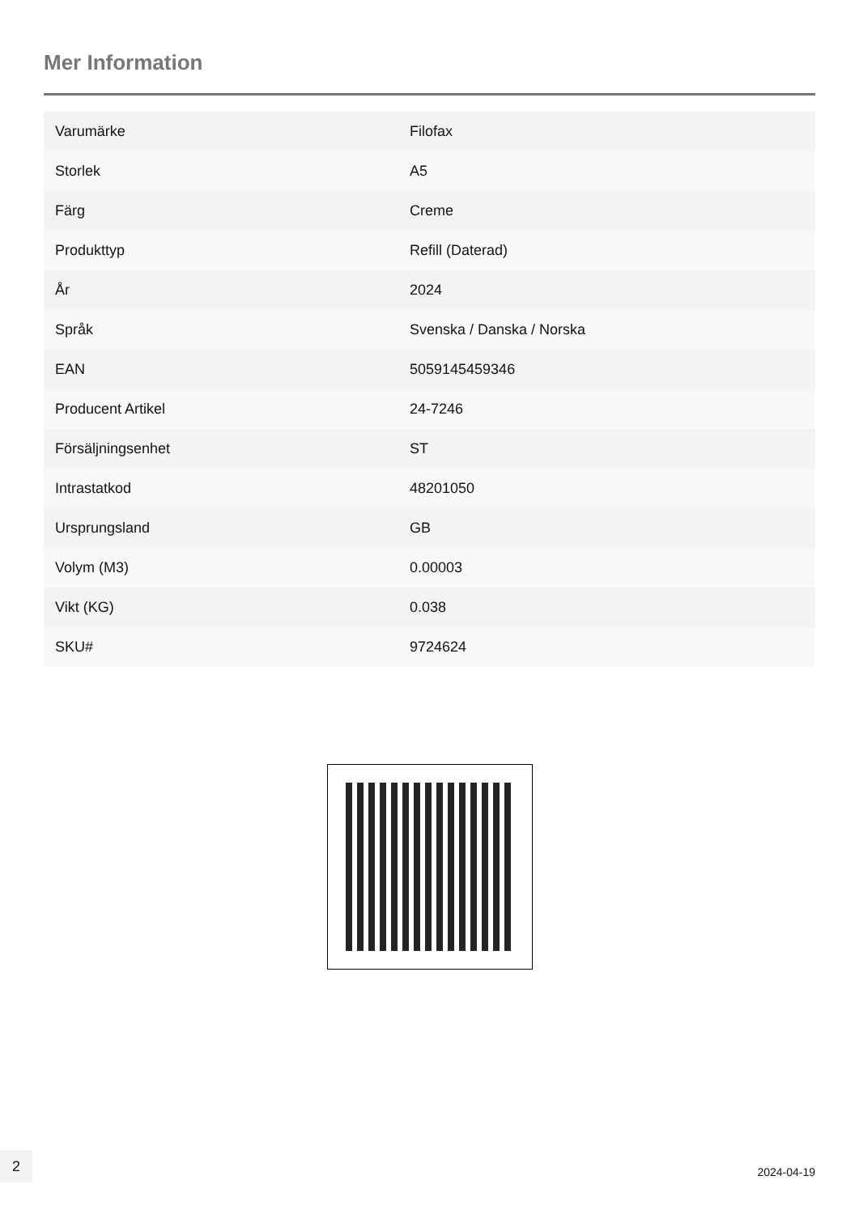Mer Information
| Varumärke | Filofax |
| Storlek | A5 |
| Färg | Creme |
| Produkttyp | Refill (Daterad) |
| År | 2024 |
| Språk | Svenska / Danska / Norska |
| EAN | 5059145459346 |
| Producent Artikel | 24-7246 |
| Försäljningsenhet | ST |
| Intrastatkod | 48201050 |
| Ursprungsland | GB |
| Volym (M3) | 0.00003 |
| Vikt (KG) | 0.038 |
| SKU# | 9724624 |
2
2024-04-19